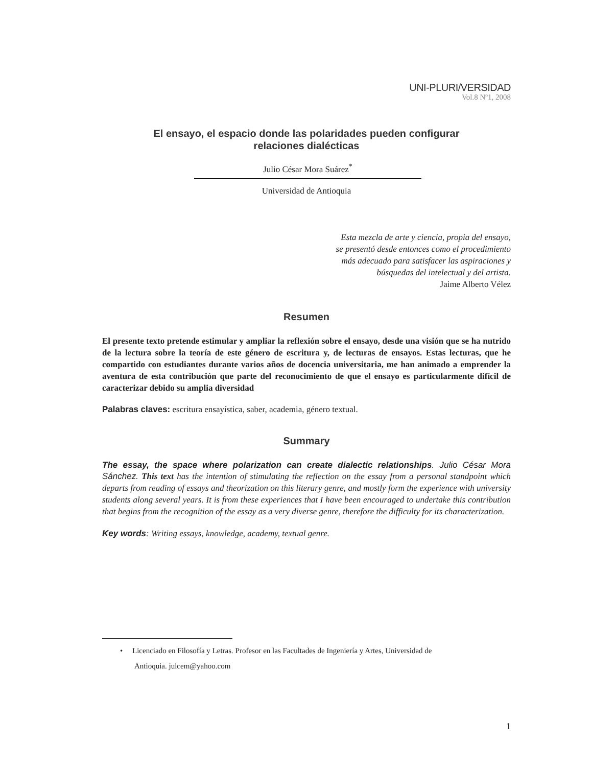UNI-PLURI/VERSIDAD
Vol.8 Nº1, 2008
El ensayo, el espacio donde las polaridades pueden configurar relaciones dialécticas
Julio César Mora Suárez<sup>*</sup>
Universidad de Antioquia
Esta mezcla de arte y ciencia, propia del ensayo,
se presentó desde entonces como el procedimiento
más adecuado para satisfacer las aspiraciones y
búsquedas del intelectual y del artista.
Jaime Alberto Vélez
Resumen
El presente texto pretende estimular y ampliar la reflexión sobre el ensayo, desde una visión que se ha nutrido de la lectura sobre la teoría de este género de escritura y, de lecturas de ensayos. Estas lecturas, que he compartido con estudiantes durante varios años de docencia universitaria, me han animado a emprender la aventura de esta contribución que parte del reconocimiento de que el ensayo es particularmente difícil de caracterizar debido su amplia diversidad
Palabras claves: escritura ensayística, saber, academia, género textual.
Summary
The essay, the space where polarization can create dialectic relationships. Julio César Mora Sánchez. This text has the intention of stimulating the reflection on the essay from a personal standpoint which departs from reading of essays and theorization on this literary genre, and mostly form the experience with university students along several years. It is from these experiences that I have been encouraged to undertake this contribution that begins from the recognition of the essay as a very diverse genre, therefore the difficulty for its characterization.
Key words: Writing essays, knowledge, academy, textual genre.
• Licenciado en Filosofía y Letras. Profesor en las Facultades de Ingeniería y Artes, Universidad de
Antioquia. julcem@yahoo.com
1